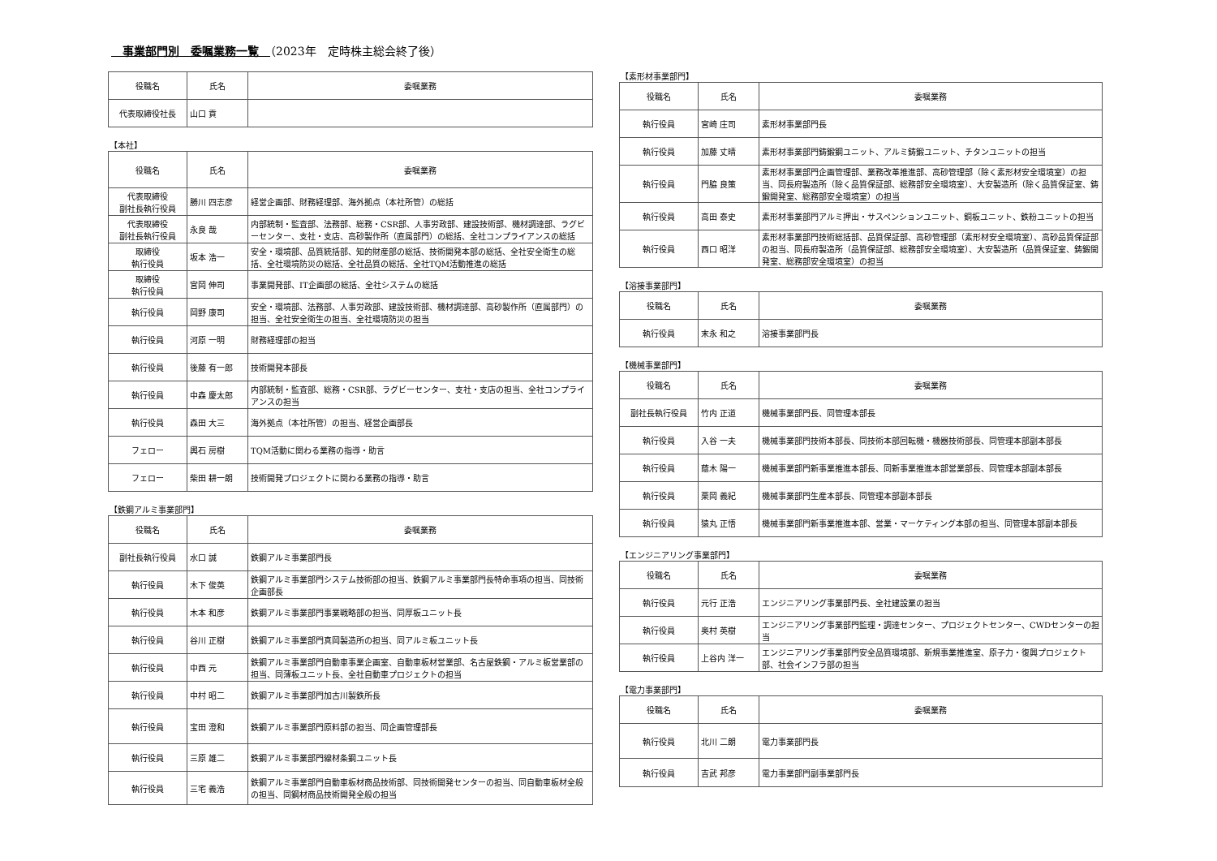事業部門別　委嘱業務一覧　（2023年　定時株主総会終了後）
| 役職名 | 氏名 | 委嘱業務 |
| --- | --- | --- |
| 代表取締役社長 | 山口 貢 | |
【本社】
| 役職名 | 氏名 | 委嘱業務 |
| --- | --- | --- |
| 代表取締役 副社長執行役員 | 勝川 四志彦 | 経営企画部、財務経理部、海外拠点（本社所管）の総括 |
| 代表取締役 副社長執行役員 | 永良 哉 | 内部統制・監査部、法務部、総務・CSR部、人事労政部、建設技術部、機材調達部、ラグビーセンター、支社・支店、高砂製作所（直属部門）の総括、全社コンプライアンスの総括 |
| 取締役 執行役員 | 坂本 浩一 | 安全・環境部、品質統括部、知的財産部の総括、技術開発本部の総括、全社安全衛生の総括、全社環境防災の総括、全社品質の総括、全社TQM活動推進の総括 |
| 取締役 執行役員 | 宮岡 伸司 | 事業開発部、IT企画部の総括、全社システムの総括 |
| 執行役員 | 岡野 康司 | 安全・環境部、法務部、人事労政部、建設技術部、機材調達部、高砂製作所（直属部門）の担当、全社安全衛生の担当、全社環境防災の担当 |
| 執行役員 | 河原 一明 | 財務経理部の担当 |
| 執行役員 | 後藤 有一郎 | 技術開発本部長 |
| 執行役員 | 中森 慶太郎 | 内部統制・監査部、総務・CSR部、ラグビーセンター、支社・支店の担当、全社コンプライアンスの担当 |
| 執行役員 | 森田 大三 | 海外拠点（本社所管）の担当、経営企画部長 |
| フェロー | 輿石 房樹 | TQM活動に関わる業務の指導・助言 |
| フェロー | 柴田 耕一朗 | 技術開発プロジェクトに関わる業務の指導・助言 |
【鉄鋼アルミ事業部門】
| 役職名 | 氏名 | 委嘱業務 |
| --- | --- | --- |
| 副社長執行役員 | 水口 誠 | 鉄鋼アルミ事業部門長 |
| 執行役員 | 木下 俊英 | 鉄鋼アルミ事業部門システム技術部の担当、鉄鋼アルミ事業部門長特命事項の担当、同技術企画部長 |
| 執行役員 | 木本 和彦 | 鉄鋼アルミ事業部門事業戦略部の担当、同厚板ユニット長 |
| 執行役員 | 谷川 正樹 | 鉄鋼アルミ事業部門真岡製造所の担当、同アルミ板ユニット長 |
| 執行役員 | 中西 元 | 鉄鋼アルミ事業部門自動車事業企画室、自動車板材営業部、名古屋鉄鋼・アルミ板営業部の担当、同薄板ユニット長、全社自動車プロジェクトの担当 |
| 執行役員 | 中村 昭二 | 鉄鋼アルミ事業部門加古川製鉄所長 |
| 執行役員 | 宝田 澄和 | 鉄鋼アルミ事業部門原料部の担当、同企画管理部長 |
| 執行役員 | 三原 雄二 | 鉄鋼アルミ事業部門線材条鋼ユニット長 |
| 執行役員 | 三宅 義浩 | 鉄鋼アルミ事業部門自動車板材商品技術部、同技術開発センターの担当、同自動車板材全般の担当、同鋼材商品技術開発全般の担当 |
【素形材事業部門】
| 役職名 | 氏名 | 委嘱業務 |
| --- | --- | --- |
| 執行役員 | 宮崎 庄司 | 素形材事業部門長 |
| 執行役員 | 加藤 丈晴 | 素形材事業部門鋳鍛鋼ユニット、アルミ鋳鍛ユニット、チタンユニットの担当 |
| 執行役員 | 門脇 良策 | 素形材事業部門企画管理部、業務改革推進部、高砂管理部（除く素形材安全環境室）の担当、同長府製造所（除く品質保証部、総務部安全環境室）、大安製造所（除く品質保証室、鋳鍛開発室、総務部安全環境室）の担当 |
| 執行役員 | 高田 泰史 | 素形材事業部門アルミ押出・サスペンションユニット、銅板ユニット、鉄粉ユニットの担当 |
| 執行役員 | 西口 昭洋 | 素形材事業部門技術総括部、品質保証部、高砂管理部（素形材安全環境室）、高砂品質保証部の担当、同長府製造所（品質保証部、総務部安全環境室）、大安製造所（品質保証室、鋳鍛開発室、総務部安全環境室）の担当 |
【溶接事業部門】
| 役職名 | 氏名 | 委嘱業務 |
| --- | --- | --- |
| 執行役員 | 末永 和之 | 溶接事業部門長 |
【機械事業部門】
| 役職名 | 氏名 | 委嘱業務 |
| --- | --- | --- |
| 副社長執行役員 | 竹内 正道 | 機械事業部門長、同管理本部長 |
| 執行役員 | 入谷 一夫 | 機械事業部門技術本部長、同技術本部回転機・機器技術部長、同管理本部副本部長 |
| 執行役員 | 蔭木 陽一 | 機械事業部門新事業推進本部長、同新事業推進本部営業部長、同管理本部副本部長 |
| 執行役員 | 栗岡 義紀 | 機械事業部門生産本部長、同管理本部副本部長 |
| 執行役員 | 猿丸 正悟 | 機械事業部門新事業推進本部、営業・マーケティング本部の担当、同管理本部副本部長 |
【エンジニアリング事業部門】
| 役職名 | 氏名 | 委嘱業務 |
| --- | --- | --- |
| 執行役員 | 元行 正浩 | エンジニアリング事業部門長、全社建設業の担当 |
| 執行役員 | 奥村 英樹 | エンジニアリング事業部門監理・調達センター、プロジェクトセンター、CWDセンターの担当 |
| 執行役員 | 上谷内 洋一 | エンジニアリング事業部門安全品質環境部、新規事業推進室、原子力・復興プロジェクト部、社会インフラ部の担当 |
【電力事業部門】
| 役職名 | 氏名 | 委嘱業務 |
| --- | --- | --- |
| 執行役員 | 北川 二朗 | 電力事業部門長 |
| 執行役員 | 吉武 邦彦 | 電力事業部門副事業部門長 |